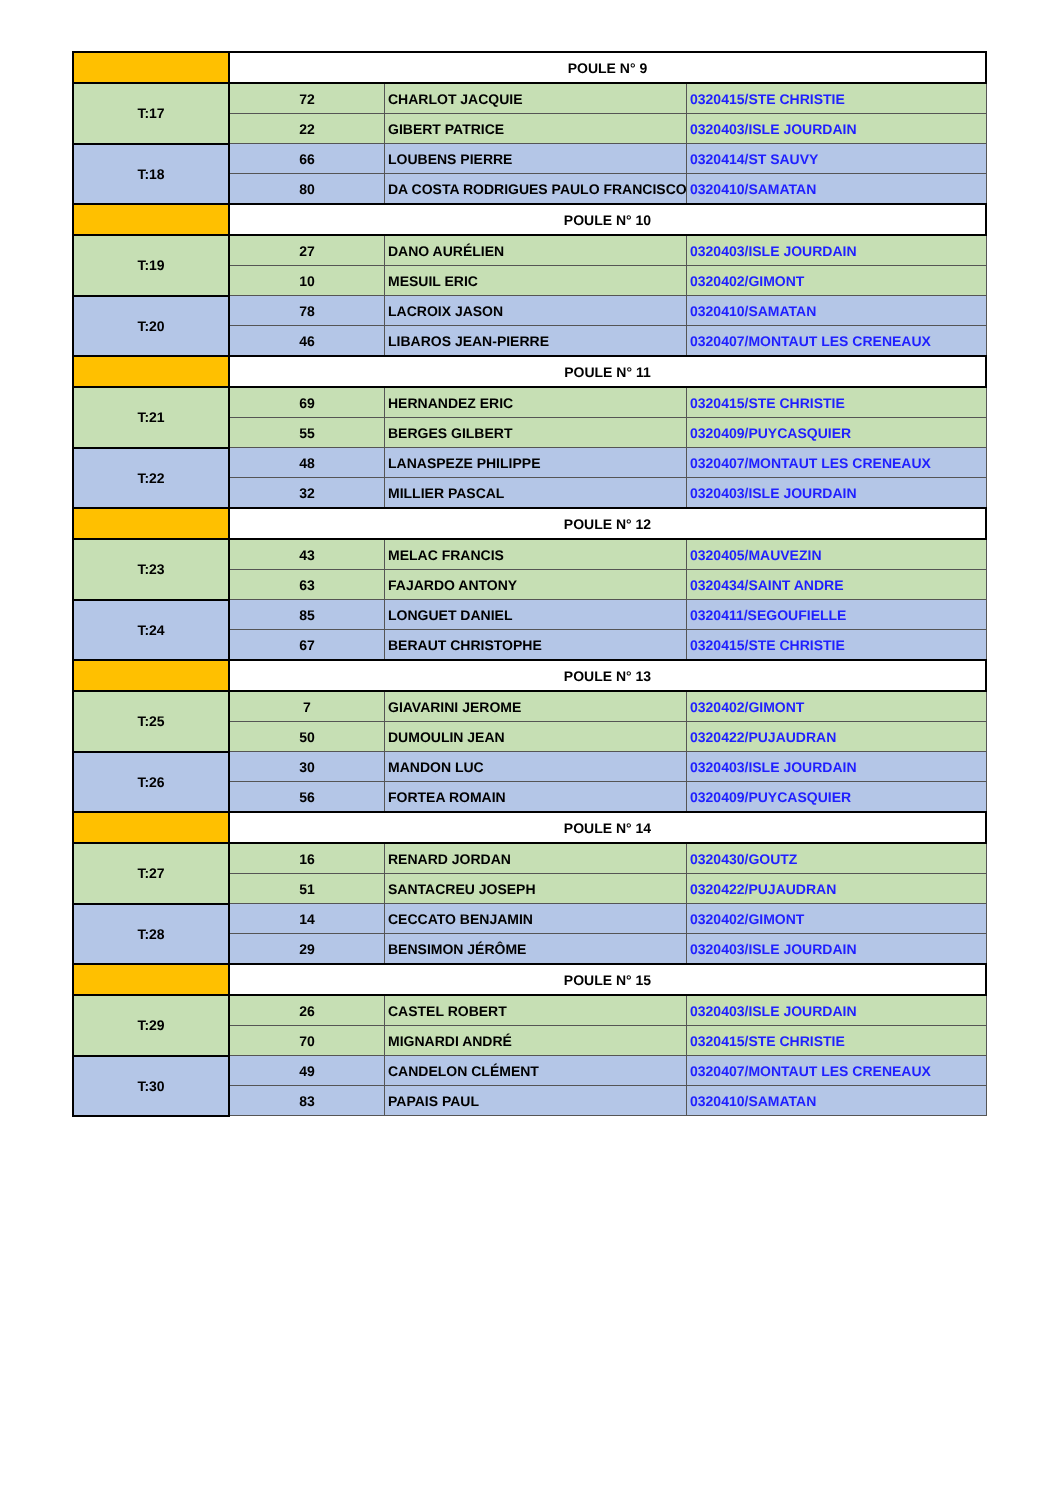| | POULE N° 9 | | |
| T:17 | 72 | CHARLOT JACQUIE | 0320415/STE CHRISTIE |
| | 22 | GIBERT PATRICE | 0320403/ISLE JOURDAIN |
| T:18 | 66 | LOUBENS PIERRE | 0320414/ST SAUVY |
| | 80 | DA COSTA RODRIGUES PAULO FRANCISCO | 0320410/SAMATAN |
| | POULE N° 10 | | |
| T:19 | 27 | DANO AURÉLIEN | 0320403/ISLE JOURDAIN |
| | 10 | MESUIL ERIC | 0320402/GIMONT |
| T:20 | 78 | LACROIX JASON | 0320410/SAMATAN |
| | 46 | LIBAROS JEAN-PIERRE | 0320407/MONTAUT LES CRENEAUX |
| | POULE N° 11 | | |
| T:21 | 69 | HERNANDEZ ERIC | 0320415/STE CHRISTIE |
| | 55 | BERGES GILBERT | 0320409/PUYCASQUIER |
| T:22 | 48 | LANASPEZE PHILIPPE | 0320407/MONTAUT LES CRENEAUX |
| | 32 | MILLIER PASCAL | 0320403/ISLE JOURDAIN |
| | POULE N° 12 | | |
| T:23 | 43 | MELAC FRANCIS | 0320405/MAUVEZIN |
| | 63 | FAJARDO ANTONY | 0320434/SAINT ANDRE |
| T:24 | 85 | LONGUET DANIEL | 0320411/SEGOUFIELLE |
| | 67 | BERAUT CHRISTOPHE | 0320415/STE CHRISTIE |
| | POULE N° 13 | | |
| T:25 | 7 | GIAVARINI JEROME | 0320402/GIMONT |
| | 50 | DUMOULIN JEAN | 0320422/PUJAUDRAN |
| T:26 | 30 | MANDON LUC | 0320403/ISLE JOURDAIN |
| | 56 | FORTEA ROMAIN | 0320409/PUYCASQUIER |
| | POULE N° 14 | | |
| T:27 | 16 | RENARD JORDAN | 0320430/GOUTZ |
| | 51 | SANTACREU JOSEPH | 0320422/PUJAUDRAN |
| T:28 | 14 | CECCATO BENJAMIN | 0320402/GIMONT |
| | 29 | BENSIMON JÉRÔME | 0320403/ISLE JOURDAIN |
| | POULE N° 15 | | |
| T:29 | 26 | CASTEL ROBERT | 0320403/ISLE JOURDAIN |
| | 70 | MIGNARDI ANDRÉ | 0320415/STE CHRISTIE |
| T:30 | 49 | CANDELON CLÉMENT | 0320407/MONTAUT LES CRENEAUX |
| | 83 | PAPAIS PAUL | 0320410/SAMATAN |